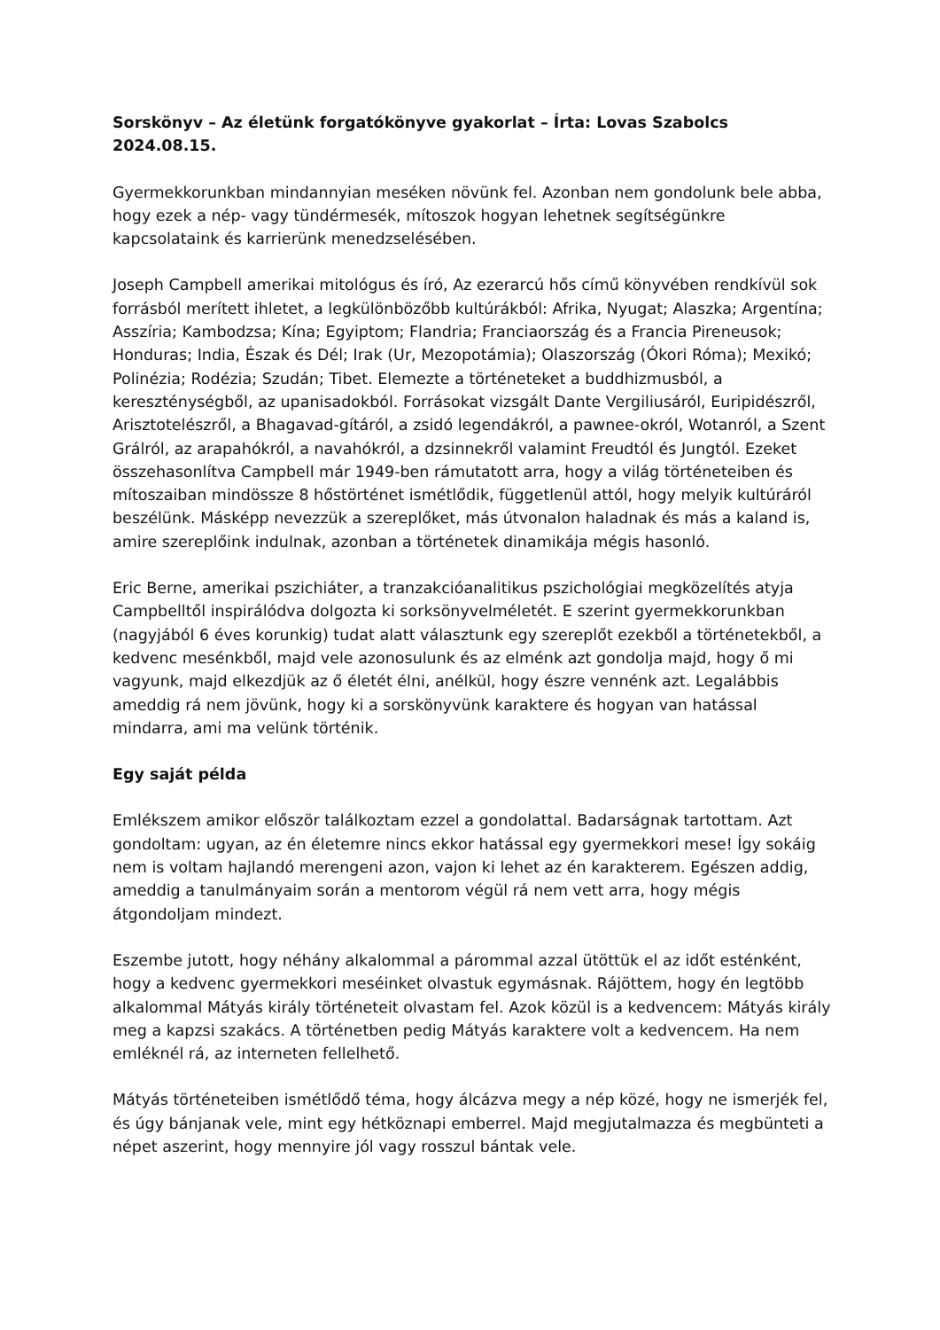Sorskönyv – Az életünk forgatókönyve gyakorlat – Írta: Lovas Szabolcs 2024.08.15.
Gyermekkorunkban mindannyian meséken növünk fel. Azonban nem gondolunk bele abba, hogy ezek a nép- vagy tündérmesék, mítoszok hogyan lehetnek segítségünkre kapcsolataink és karrierünk menedzselésében.
Joseph Campbell amerikai mitológus és író, Az ezerarcú hős című könyvében rendkívül sok forrásból merített ihletet, a legkülönbözőbb kultúrákból: Afrika, Nyugat; Alaszka; Argentína; Asszíria; Kambodzsa; Kína; Egyiptom; Flandria; Franciaország és a Francia Pireneusok; Honduras; India, Észak és Dél; Irak (Ur, Mezopotámia); Olaszország (Ókori Róma); Mexikó; Polinézia; Rodézia; Szudán; Tibet. Elemezte a történeteket a buddhizmusból, a kereszténységből, az upanisadokból. Forrásokat vizsgált Dante Vergiliusáról, Euripidészről, Arisztotelészről, a Bhagavad-gítáról, a zsidó legendákról, a pawnee-okról, Wotanról, a Szent Grálról, az arapahókról, a navahókról, a dzsinnekről valamint Freudtól és Jungtól. Ezeket összehasonlítva Campbell már 1949-ben rámutatott arra, hogy a világ történeteiben és mítoszaiban mindössze 8 hőstörténet ismétlődik, függetlenül attól, hogy melyik kultúráról beszélünk. Másképp nevezzük a szereplőket, más útvonalon haladnak és más a kaland is, amire szereplőink indulnak, azonban a történetek dinamikája mégis hasonló.
Eric Berne, amerikai pszichiáter, a tranzakcióanalitikus pszichológiai megközelítés atyja Campbelltől inspirálódva dolgozta ki sorksönyvelméletét. E szerint gyermekkorunkban (nagyjából 6 éves korunkig) tudat alatt választunk egy szereplőt ezekből a történetekből, a kedvenc mesénkből, majd vele azonosulunk és az elménk azt gondolja majd, hogy ő mi vagyunk, majd elkezdjük az ő életét élni, anélkül, hogy észre vennénk azt. Legalábbis ameddig rá nem jövünk, hogy ki a sorskönyvünk karaktere és hogyan van hatással mindarra, ami ma velünk történik.
Egy saját példa
Emlékszem amikor először találkoztam ezzel a gondolattal. Badarságnak tartottam. Azt gondoltam: ugyan, az én életemre nincs ekkor hatással egy gyermekkori mese! Így sokáig nem is voltam hajlandó merengeni azon, vajon ki lehet az én karakterem. Egészen addig, ameddig a tanulmányaim során a mentorom végül rá nem vett arra, hogy mégis átgondoljam mindezt.
Eszembe jutott, hogy néhány alkalommal a párommal azzal ütöttük el az időt esténként, hogy a kedvenc gyermekkori meséinket olvastuk egymásnak. Rájöttem, hogy én legtöbb alkalommal Mátyás király történeteit olvastam fel. Azok közül is a kedvencem: Mátyás király meg a kapzsi szakács. A történetben pedig Mátyás karaktere volt a kedvencem. Ha nem emléknél rá, az interneten fellelhető.
Mátyás történeteiben ismétlődő téma, hogy álcázva megy a nép közé, hogy ne ismerjék fel, és úgy bánjanak vele, mint egy hétköznapi emberrel. Majd megjutalmazza és megbünteti a népet aszerint, hogy mennyire jól vagy rosszul bántak vele.